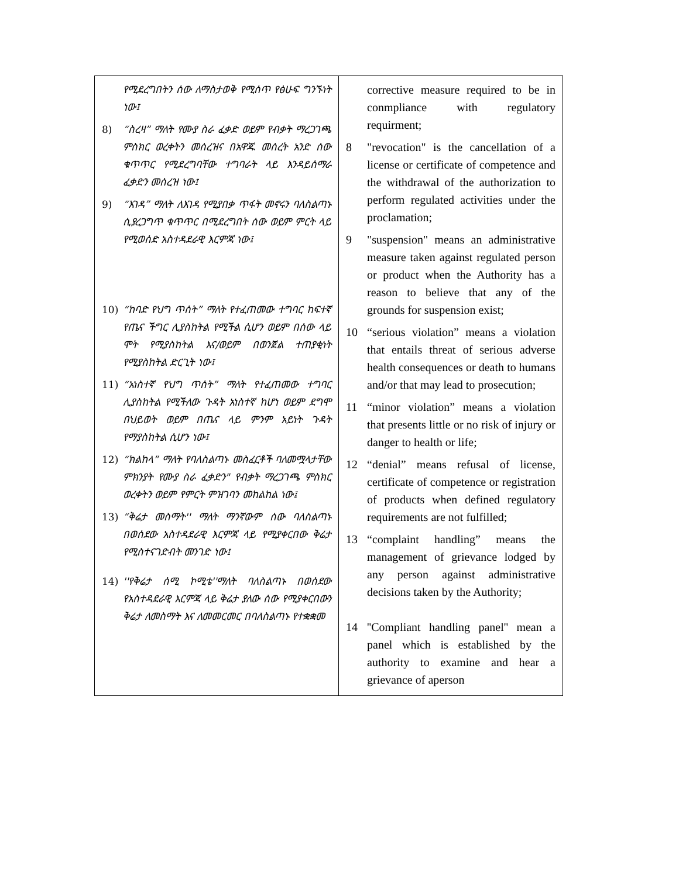| የሚደረግበትን ሰው ለማስታወቅ የሚሰጥ የፅሁፍ ግንኙነት ነው፤ 8) “ስረዛ” ማለት የሙያ ስራ ፈቃድ ወይም የብቃት ማረጋገጫ ምስክር ወረቀትን መሰረዝና በአዋጁ መሰረት አንድ ሰው ቁጥጥር የሚደረግባቸው ተግባራት ላይ እንዳይሰማራ ፈቃድን መሰረዝ ነው፤ 9) “እገዳ” ማለት ለእገዳ የሚያበቃ ጥፋት መኖሩን ባለስልጣኑ ሲያረጋግጥ ቁጥጥር በሚደረግበት ሰው ወይም ምርት ላይ የሚወሰድ አስተዳደራዊ እርምጃ ነው፤ 10) “ከባድ የህግ ጥሰት” ማለት የተፈጠመው ተግባር ከፍተኛ የጤና ችግር ሊያስከትል የሚችል ሲሆን ወይም በሰው ላይ ሞት የሚያስከትል እና/ወይም በወንጀል ተጠያቂነት የሚያስከትል ድርጊት ነው፤ 11) “አነስተኛ የህግ ጥሰት” ማለት የተፈጠመው ተግባር ሊያስከትል የሚችለው ጉዳት አነስተኛ ከሆነ ወይም ደግሞ በህይወት ወይም በጤና ላይ ምንም አይነት ጉዳት የማያስከትል ሲሆን ነው፤ 12) “ክልከላ” ማለት የባለስልጣኑ መስፈርቶች ባለመሟላታቸው ምክንያት የሙያ ስራ ፈቃድን" የብቃት ማረጋገጫ ምስክር ወረቀትን ወይም የምርት ምዝገባን መከልከል ነው፤ 13) “ቅሬታ መስማት'' ማለት ማንኛውም ሰው ባለስልጣኑ በወሰደው አስተዳደራዊ እርምጃ ላይ የሚያቀርበው ቅሬታ የሚስተናገድብት መንገድ ነው፤ 14) ''የቅሬታ ሰሚ ኮሚቴ''ማለት ባለስልጣኑ በወሰደው የአስተዳደራዊ እርምጃ ላይ ቅሬታ ያለው ሰው የሚያቀርበውን ቅሬታ ለመስማት እና ለመመርመር በባለስልጣኑ የተቋቋመ | corrective measure required to be in conmpliance with regulatory requirment; 8 "revocation" is the cancellation of a license or certificate of competence and the withdrawal of the authorization to perform regulated activities under the proclamation; 9 "suspension" means an administrative measure taken against regulated person or product when the Authority has a reason to believe that any of the grounds for suspension exist; 10 “serious violation” means a violation that entails threat of serious adverse health consequences or death to humans and/or that may lead to prosecution; 11 “minor violation” means a violation that presents little or no risk of injury or danger to health or life; 12 “denial” means refusal of license, certificate of competence or registration of products when defined regulatory requirements are not fulfilled; 13 “complaint handling” means the management of grievance lodged by any person against administrative decisions taken by the Authority; 14 ''Compliant handling panel'' mean a panel which is established by the authority to examine and hear a grievance of aperson |